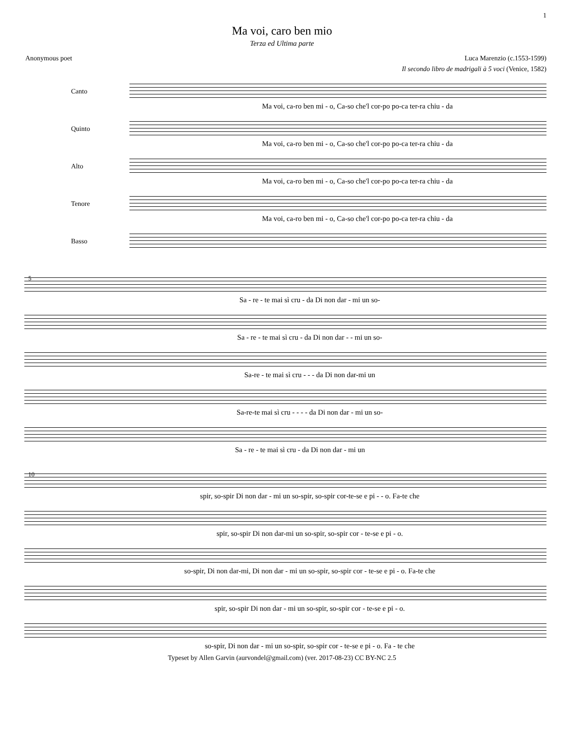1
Ma voi, caro ben mio
Terza ed Ultima parte
Anonymous poet Luca Marenzio (c.1553-1599)
Il secondo libro de madrigali à 5 voci (Venice, 1582)
Canto
Ma voi, ca-ro ben mi - o, Ca-so che'l cor-po po-ca ter-ra chiu - da
Quinto
Ma voi, ca-ro ben mi - o, Ca-so che'l cor-po po-ca ter-ra chiu - da
Alto
Ma voi, ca-ro ben mi - o, Ca-so che'l cor-po po-ca ter-ra chiu - da
Tenore
Ma voi, ca-ro ben mi - o, Ca-so che'l cor-po po-ca ter-ra chiu - da
Basso
5
Sa - re - te mai sì cru - da Di non dar - mi un so-
Sa - re - te mai sì cru - da Di non dar - - mi un so-
Sa-re - te mai sì cru - - - da Di non dar-mi un
Sa-re-te mai sì cru - - - - da Di non dar - mi un so-
Sa - re - te mai sì cru - da Di non dar - mi un
10
spir, so-spir Di non dar - mi un so-spir, so-spir cor-te-se e pi - - o. Fa-te che
spir, so-spir Di non dar-mi un so-spir, so-spir cor - te-se e pi - o.
so-spir, Di non dar-mi, Di non dar - mi un so-spir, so-spir cor - te-se e pi - o. Fa-te che
spir, so-spir Di non dar - mi un so-spir, so-spir cor - te-se e pi - o.
so-spir, Di non dar - mi un so-spir, so-spir cor - te-se e pi - o. Fa - te che
Typeset by Allen Garvin (aurvondel@gmail.com) (ver. 2017-08-23) CC BY-NC 2.5